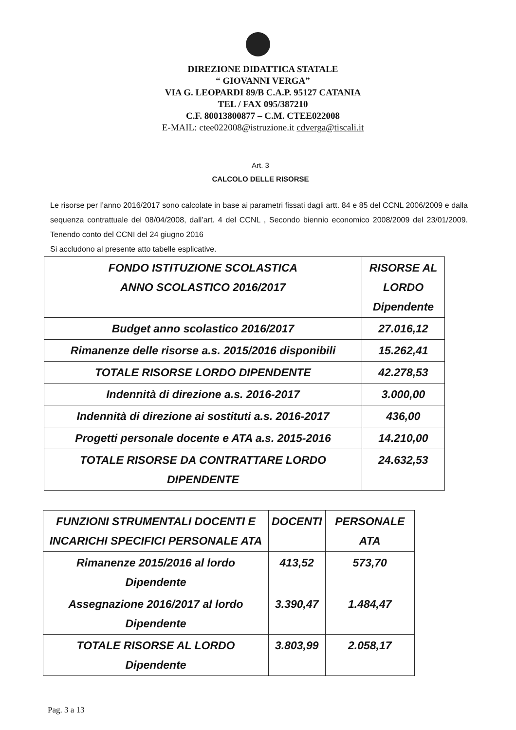DIREZIONE DIDATTICA STATALE
“ GIOVANNI VERGA”
VIA G. LEOPARDI 89/B C.A.P. 95127 CATANIA
TEL / FAX 095/387210
C.F. 80013800877 – C.M. CTEE022008
E-MAIL: ctee022008@istruzione.it cdverga@tiscali.it
Art. 3
CALCOLO DELLE RISORSE
Le risorse per l’anno 2016/2017 sono calcolate in base ai parametri fissati dagli artt. 84 e 85 del CCNL 2006/2009 e dalla sequenza contrattuale del 08/04/2008, dall’art. 4 del CCNL , Secondo biennio economico 2008/2009 del 23/01/2009. Tenendo conto del CCNI del 24 giugno 2016
Si accludono al presente atto tabelle esplicative.
| FONDO ISTITUZIONE SCOLASTICA ANNO SCOLASTICO 2016/2017 | RISORSE AL LORDO Dipendente |
| --- | --- |
| Budget anno scolastico 2016/2017 | 27.016,12 |
| Rimanenze delle risorse a.s. 2015/2016 disponibili | 15.262,41 |
| TOTALE RISORSE LORDO DIPENDENTE | 42.278,53 |
| Indennità di direzione a.s. 2016-2017 | 3.000,00 |
| Indennità di direzione ai sostituti a.s. 2016-2017 | 436,00 |
| Progetti personale docente e ATA a.s. 2015-2016 | 14.210,00 |
| TOTALE RISORSE DA CONTRATTARE LORDO DIPENDENTE | 24.632,53 |
| FUNZIONI STRUMENTALI DOCENTI E INCARICHI SPECIFICI PERSONALE ATA | DOCENTI | PERSONALE ATA |
| --- | --- | --- |
| Rimanenze 2015/2016 al lordo Dipendente | 413,52 | 573,70 |
| Assegnazione 2016/2017 al lordo Dipendente | 3.390,47 | 1.484,47 |
| TOTALE RISORSE AL LORDO Dipendente | 3.803,99 | 2.058,17 |
Pag. 3 a 13